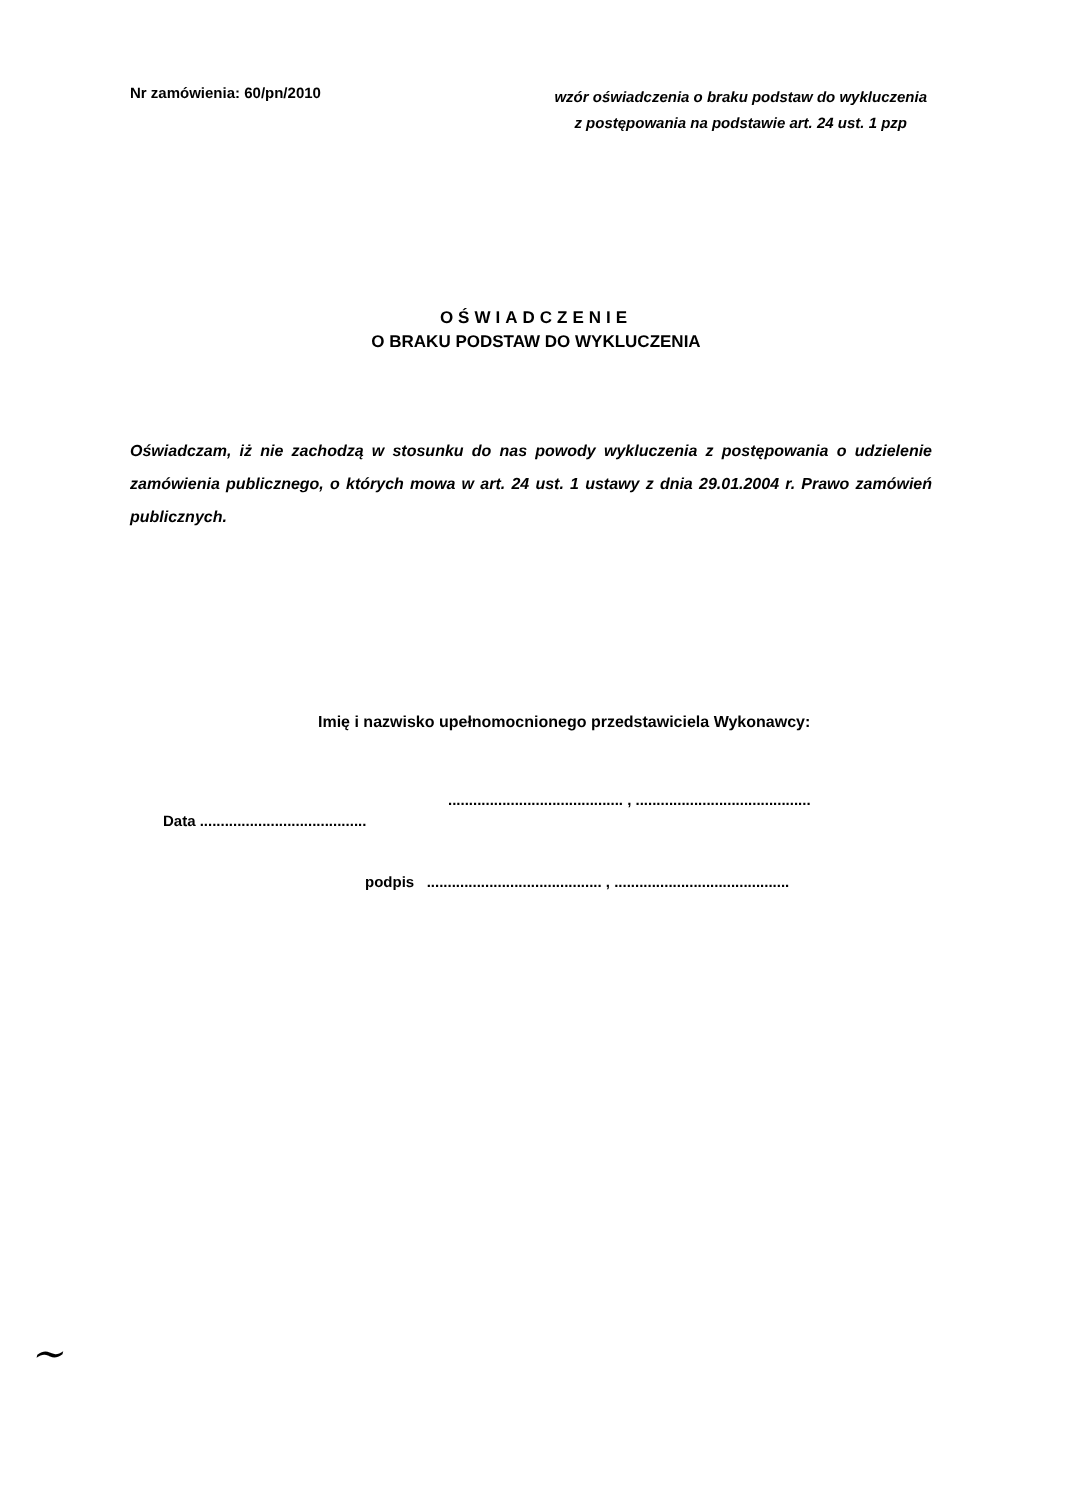Nr zamówienia: 60/pn/2010
wzór oświadczenia o braku podstaw do wykluczenia
z postępowania na podstawie art. 24 ust. 1 pzp
OŚWIADCZENIE
O BRAKU PODSTAW DO WYKLUCZENIA
Oświadczam, iż nie zachodzą w stosunku do nas powody wykluczenia z postępowania o udzielenie zamówienia publicznego, o których mowa w art. 24 ust. 1 ustawy z dnia 29.01.2004 r. Prawo zamówień publicznych.
Imię i nazwisko upełnomocnionego przedstawiciela Wykonawcy:
.......................................... , ..........................................
Data ........................................
podpis .......................................... , ..........................................
~